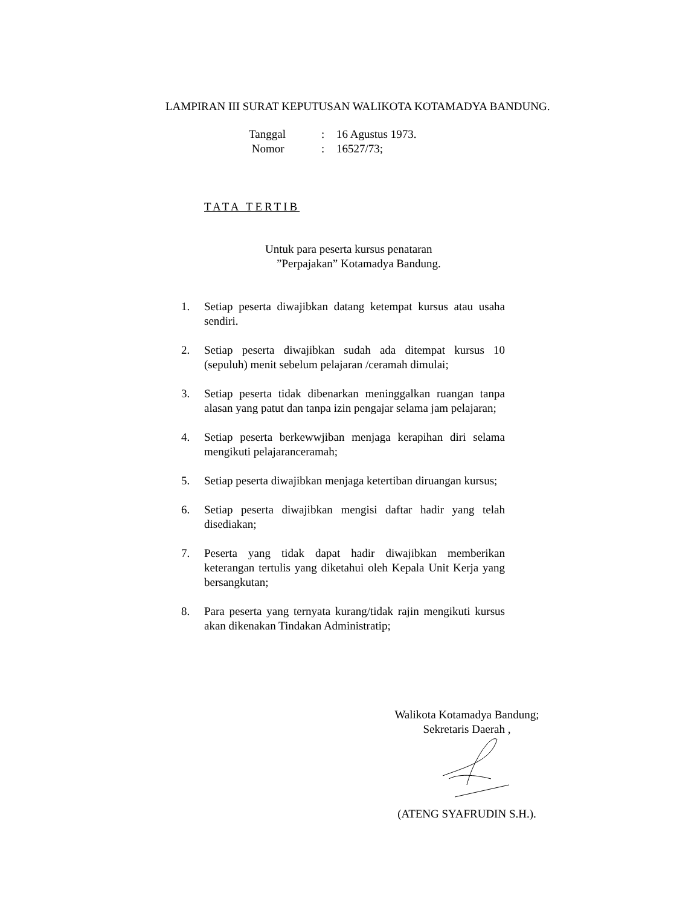LAMPIRAN III SURAT KEPUTUSAN WALIKOTA KOTAMADYA BANDUNG.
| Tanggal | : | 16 Agustus 1973. |
| Nomor | : | 16527/73; |
TATA TERTIB
Untuk para peserta kursus penataran
”Perpajakan” Kotamadya Bandung.
1. Setiap peserta diwajibkan datang ketempat kursus atau usaha sendiri.
2. Setiap peserta diwajibkan sudah ada ditempat kursus 10 (sepuluh) menit sebelum pelajaran /ceramah dimulai;
3. Setiap peserta tidak dibenarkan meninggalkan ruangan tanpa alasan yang patut dan tanpa izin pengajar selama jam pelajaran;
4. Setiap peserta berkewwjiban menjaga kerapihan diri selama mengikuti pelajaranceramah;
5. Setiap peserta diwajibkan menjaga ketertiban diruangan kursus;
6. Setiap peserta diwajibkan mengisi daftar hadir yang telah disediakan;
7. Peserta yang tidak dapat hadir diwajibkan memberikan keterangan tertulis yang diketahui oleh Kepala Unit Kerja yang bersangkutan;
8. Para peserta yang ternyata kurang/tidak rajin mengikuti kursus akan dikenakan Tindakan Administratip;
Walikota Kotamadya Bandung;
Sekretaris Daerah ,
(ATENG SYAFRUDIN S.H.).